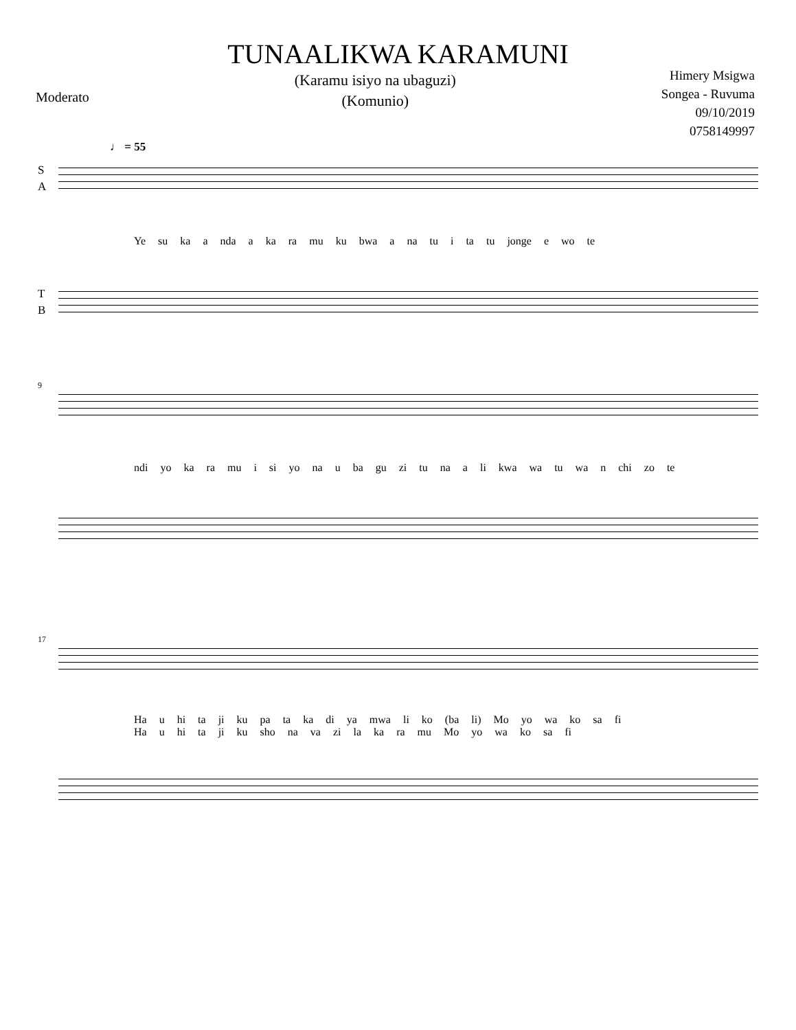TUNAALIKWA KARAMUNI
Moderato
(Karamu isiyo na ubaguzi)
(Komunio)
Himery Msigwa
Songea - Ruvuma
09/10/2019
0758149997
♩ = 55
S
A
Ye su ka a nda a ka ra mu ku bwa a na tu i ta tu jonge e wo te
T
B
9
ndi yo ka ra mu i si yo na u ba gu zi tu na a li kwa wa tu wa n chi zo te
17
Ha u hi ta ji ku pa ta ka di ya mwa li ko (ba li) Mo yo wa ko sa fi
Ha u hi ta ji ku sho na va zi la ka ra mu Mo yo wa ko sa fi